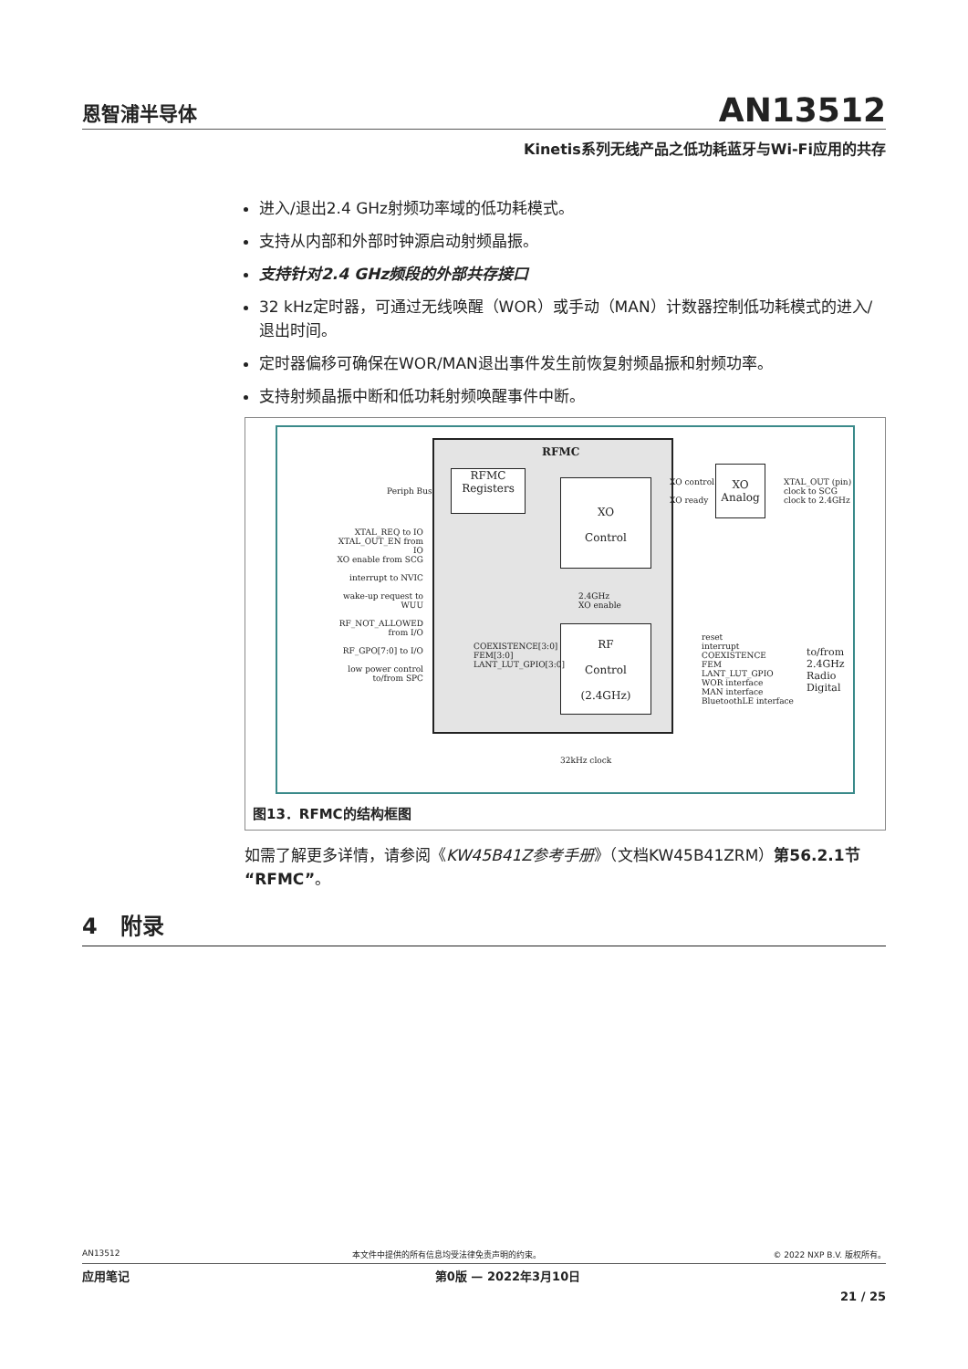恩智浦半导体
AN13512
Kinetis系列无线产品之低功耗蓝牙与Wi-Fi应用的共存
进入/退出2.4 GHz射频功率域的低功耗模式。
支持从内部和外部时钟源启动射频晶振。
支持针对2.4 GHz频段的外部共存接口
32 kHz定时器，可通过无线唤醒（WOR）或手动（MAN）计数器控制低功耗模式的进入/退出时间。
定时器偏移可确保在WOR/MAN退出事件发生前恢复射频晶振和射频功率。
支持射频晶振中断和低功耗射频唤醒事件中断。
RFMC
RFMC
Registers
XO
Control
RF
Control
(2.4GHz)
XO Analog
Periph Bus
XTAL_REQ to IO
XTAL_OUT_EN from IO
XO enable from SCG
interrupt to NVIC
wake-up request to WUU
RF_NOT_ALLOWED from I/O
RF_GPO[7:0] to I/O
low power control to/from SPC
XO control
XO ready
XTAL_OUT (pin)
clock to SCG
clock to 2.4GHz
2.4GHz
XO enable
COEXISTENCE[3:0]
FEM[3:0]
LANT_LUT_GPIO[3:0]
reset
interrupt
COEXISTENCE
FEM
LANT_LUT_GPIO
WOR interface
MAN interface
BluetoothLE interface
to/from
2.4GHz
Radio
Digital
32kHz clock
图13．RFMC的结构框图
如需了解更多详情，请参阅《KW45B41Z参考手册》（文档KW45B41ZRM）第56.2.1节“RFMC”。
4 附录
AN13512 本文件中提供的所有信息均受法律免责声明的约束。 © 2022 NXP B.V. 版权所有。
应用笔记 第0版 — 2022年3月10日
21 / 25